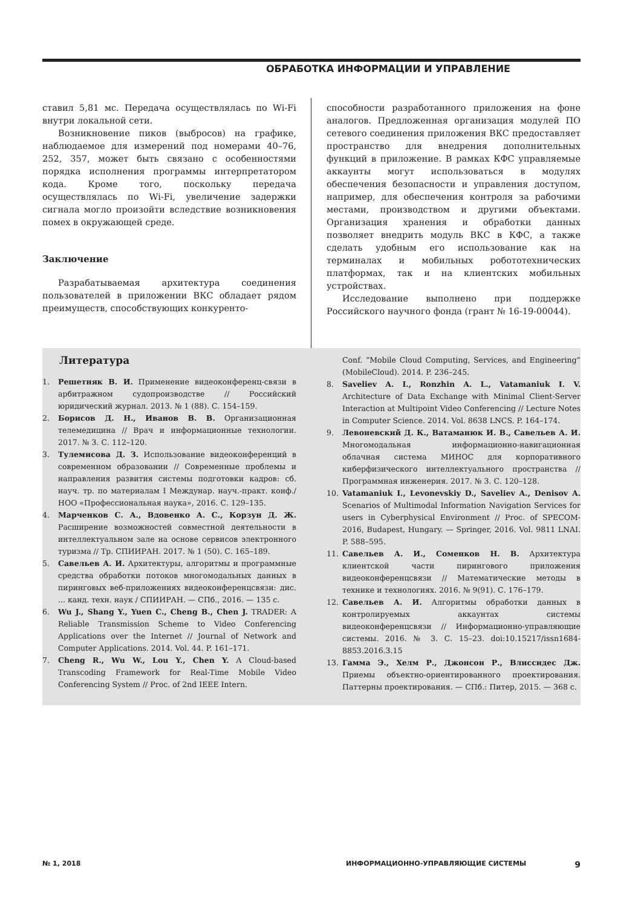ОБРАБОТКА ИНФОРМАЦИИ И УПРАВЛЕНИЕ
ставил 5,81 мс. Передача осуществлялась по Wi-Fi внутри локальной сети.
Возникновение пиков (выбросов) на графике, наблюдаемое для измерений под номерами 40–76, 252, 357, может быть связано с особенностями порядка исполнения программы интерпретатором кода. Кроме того, поскольку передача осуществлялась по Wi-Fi, увеличение задержки сигнала могло произойти вследствие возникновения помех в окружающей среде.
Заключение
Разрабатываемая архитектура соединения пользователей в приложении ВКС обладает рядом преимуществ, способствующих конкуренто-
способности разработанного приложения на фоне аналогов. Предложенная организация модулей ПО сетевого соединения приложения ВКС предоставляет пространство для внедрения дополнительных функций в приложение. В рамках КФС управляемые аккаунты могут использоваться в модулях обеспечения безопасности и управления доступом, например, для обеспечения контроля за рабочими местами, производством и другими объектами. Организация хранения и обработки данных позволяет внедрить модуль ВКС в КФС, а также сделать удобным его использование как на терминалах и мобильных робототехнических платформах, так и на клиентских мобильных устройствах.
Исследование выполнено при поддержке Российского научного фонда (грант № 16-19-00044).
Литература
1. Решетняк В. И. Применение видеоконференц-связи в арбитражном судопроизводстве // Российский юридический журнал. 2013. № 1 (88). С. 154–159.
2. Борисов Д. Н., Иванов В. В. Организационная телемедицина // Врач и информационные технологии. 2017. № 3. С. 112–120.
3. Тулемисова Д. З. Использование видеоконференций в современном образовании // Современные проблемы и направления развития системы подготовки кадров: сб. науч. тр. по материалам I Междунар. науч.-практ. конф./ НОО «Профессиональная наука», 2016. С. 129–135.
4. Марченков С. А., Вдовенко А. С., Корзун Д. Ж. Расширение возможностей совместной деятельности в интеллектуальном зале на основе сервисов электронного туризма // Тр. СПИИРАН. 2017. № 1 (50). С. 165–189.
5. Савельев А. И. Архитектуры, алгоритмы и программные средства обработки потоков многомодальных данных в пиринговых веб-приложениях видеоконференцсвязи: дис. ... канд. техн. наук / СПИИРАН. — СПб., 2016. — 135 с.
6. Wu J., Shang Y., Yuen C., Cheng B., Chen J. TRADER: A Reliable Transmission Scheme to Video Conferencing Applications over the Internet // Journal of Network and Computer Applications. 2014. Vol. 44. P. 161–171.
7. Cheng R., Wu W., Lou Y., Chen Y. A Cloud-based Transcoding Framework for Real-Time Mobile Video Conferencing System // Proc. of 2nd IEEE Intern.
Conf. “Mobile Cloud Computing, Services, and Engineering” (MobileCloud). 2014. P. 236–245.
8. Saveliev A. I., Ronzhin A. L., Vatamaniuk I. V. Architecture of Data Exchange with Minimal Client-Server Interaction at Multipoint Video Conferencing // Lecture Notes in Computer Science. 2014. Vol. 8638 LNCS. P. 164–174.
9. Левоневский Д. К., Ватаманюк И. В., Савельев А. И. Многомодальная информационно-навигационная облачная система МИНОС для корпоративного киберфизического интеллектуального пространства // Программная инженерия. 2017. № 3. С. 120–128.
10. Vatamaniuk I., Levonevskiy D., Saveliev A., Denisov A. Scenarios of Multimodal Information Navigation Services for users in Cyberphysical Environment // Proc. of SPECOM-2016, Budapest, Hungary. — Springer, 2016. Vol. 9811 LNAI. P. 588–595.
11. Савельев А. И., Соменков Н. В. Архитектура клиентской части пирингового приложения видеоконференцсвязи // Математические методы в технике и технологиях. 2016. № 9(91). С. 176–179.
12. Савельев А. И. Алгоритмы обработки данных в контролируемых аккаунтах системы видеоконференцсвязи // Информационно-управляющие системы. 2016. № 3. С. 15–23. doi:10.15217/issn1684-8853.2016.3.15
13. Гамма Э., Хелм Р., Джонсон Р., Влиссидес Дж. Приемы объектно-ориентированного проектирования. Паттерны проектирования. — СПб.: Питер, 2015. — 368 с.
№ 1, 2018 ИНФОРМАЦИОННО-УПРАВЛЯЮЩИЕ СИСТЕМЫ 9